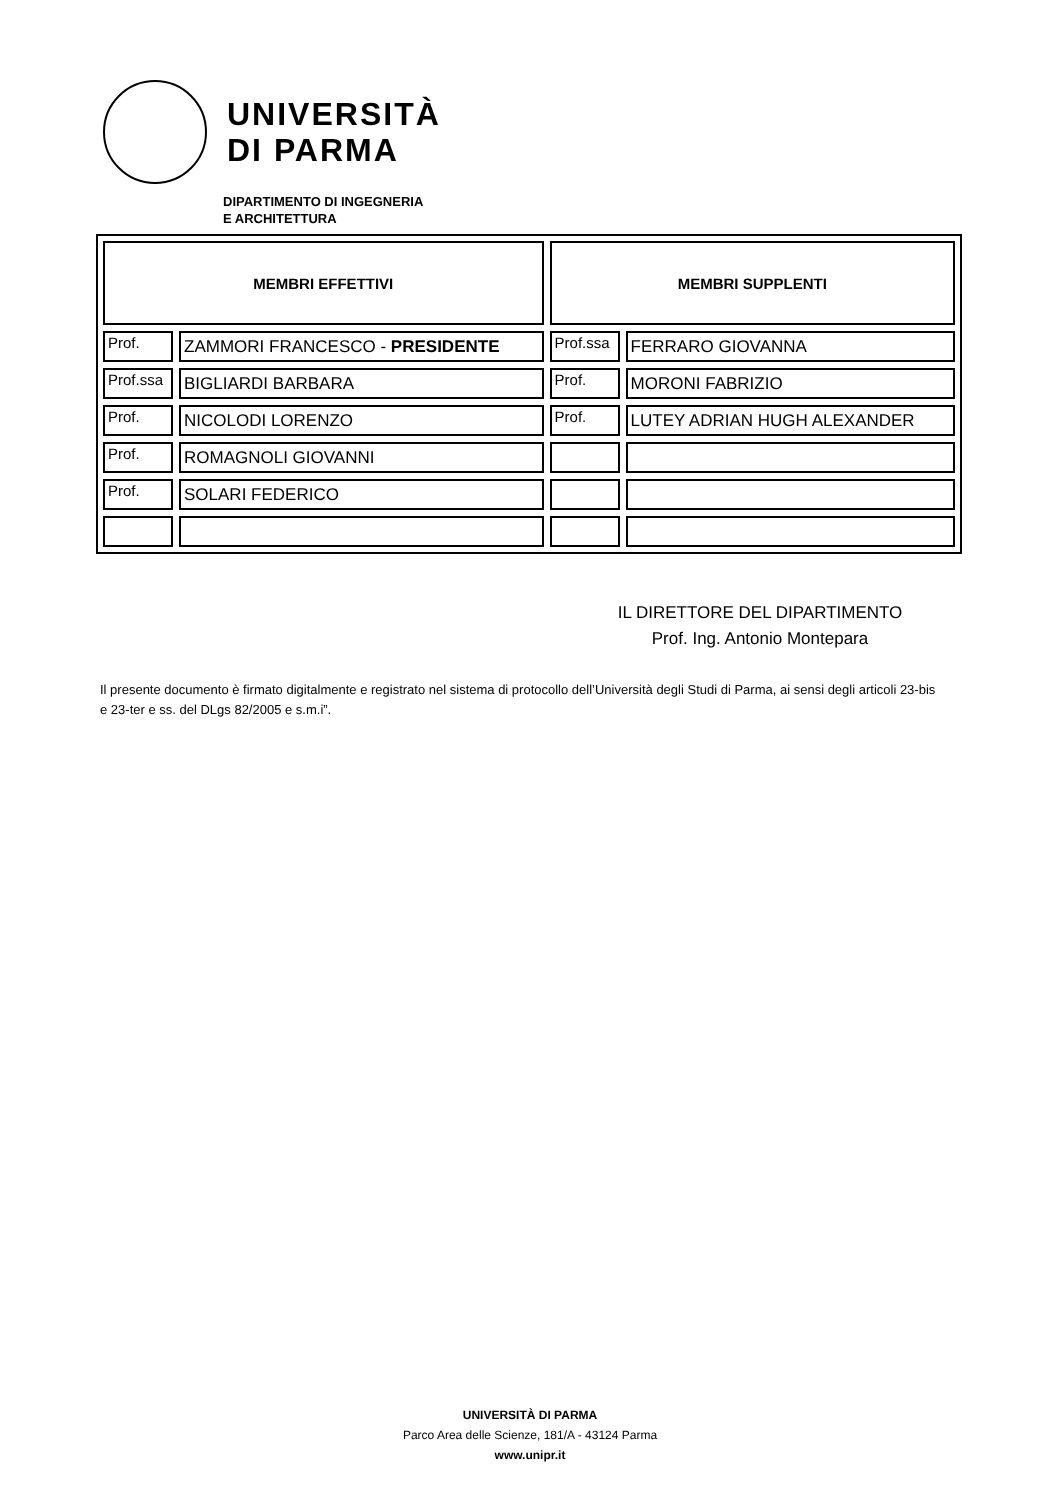UNIVERSITÀ
DI PARMA
DIPARTIMENTO DI INGEGNERIA
E ARCHITETTURA
| MEMBRI EFFETTIVI | | MEMBRI SUPPLENTI | |
| --- | --- | --- | --- |
| Prof. | ZAMMORI FRANCESCO - PRESIDENTE | Prof.ssa | FERRARO GIOVANNA |
| Prof.ssa | BIGLIARDI BARBARA | Prof. | MORONI FABRIZIO |
| Prof. | NICOLODI LORENZO | Prof. | LUTEY ADRIAN HUGH ALEXANDER |
| Prof. | ROMAGNOLI GIOVANNI | | |
| Prof. | SOLARI FEDERICO | | |
IL DIRETTORE DEL DIPARTIMENTO
Prof. Ing. Antonio Montepara
Il presente documento è firmato digitalmente e registrato nel sistema di protocollo dell’Università degli Studi di Parma, ai sensi degli articoli 23-bis e 23-ter e ss. del DLgs 82/2005 e s.m.i”.
UNIVERSITÀ DI PARMA
Parco Area delle Scienze, 181/A - 43124 Parma
www.unipr.it